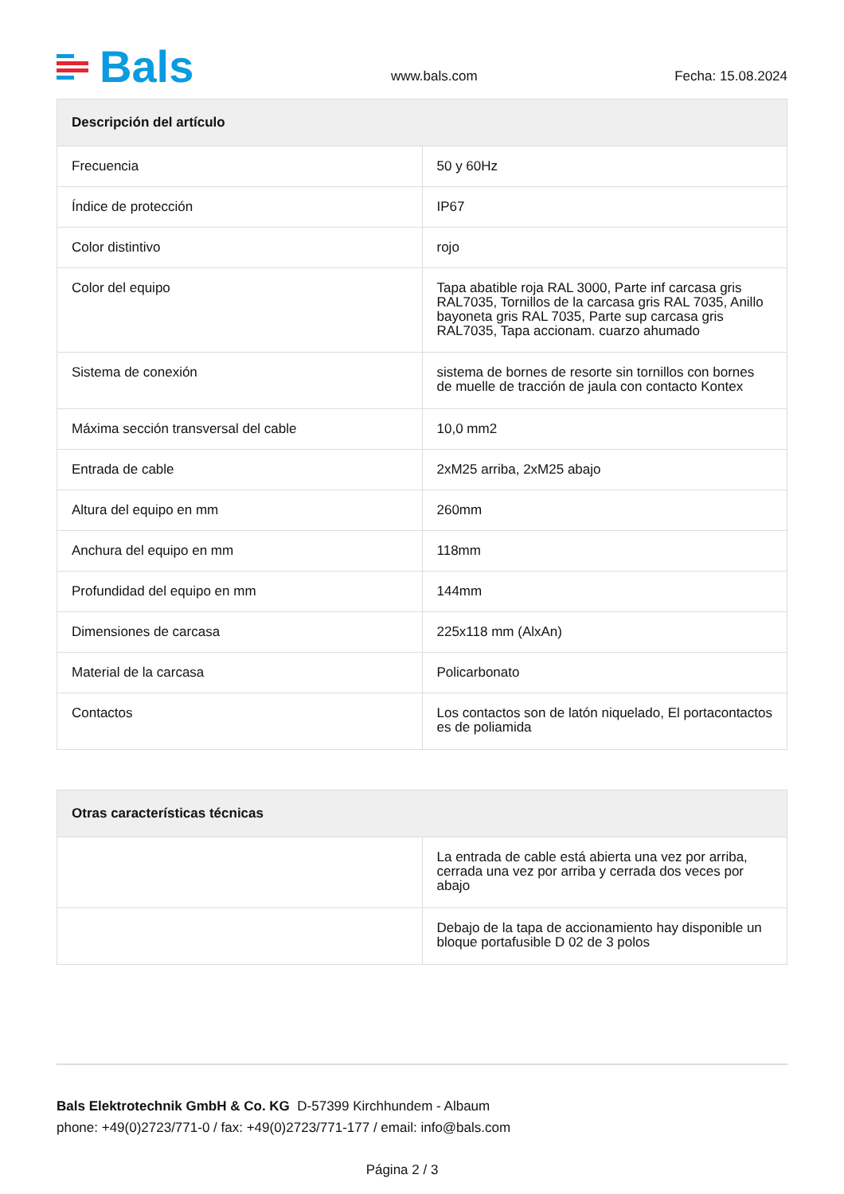Bals
www.bals.com Fecha: 15.08.2024
| Descripción del artículo | |
| --- | --- |
| Frecuencia | 50 y 60Hz |
| Índice de protección | IP67 |
| Color distintivo | rojo |
| Color del equipo | Tapa abatible roja RAL 3000, Parte inf carcasa gris RAL7035, Tornillos de la carcasa gris RAL 7035, Anillo bayoneta gris RAL 7035, Parte sup carcasa gris RAL7035, Tapa accionam. cuarzo ahumado |
| Sistema de conexión | sistema de bornes de resorte sin tornillos con bornes de muelle de tracción de jaula con contacto Kontex |
| Máxima sección transversal del cable | 10,0 mm2 |
| Entrada de cable | 2xM25 arriba, 2xM25 abajo |
| Altura del equipo en mm | 260mm |
| Anchura del equipo en mm | 118mm |
| Profundidad del equipo en mm | 144mm |
| Dimensiones de carcasa | 225x118 mm (AlxAn) |
| Material de la carcasa | Policarbonato |
| Contactos | Los contactos son de latón niquelado, El portacontactos es de poliamida |
| Otras características técnicas | |
| --- | --- |
| | La entrada de cable está abierta una vez por arriba, cerrada una vez por arriba y cerrada dos veces por abajo |
| | Debajo de la tapa de accionamiento hay disponible un bloque portafusible D 02 de 3 polos |
Bals Elektrotechnik GmbH & Co. KG D-57399 Kirchhundem - Albaum
phone: +49(0)2723/771-0 / fax: +49(0)2723/771-177 / email: info@bals.com
Página 2 / 3